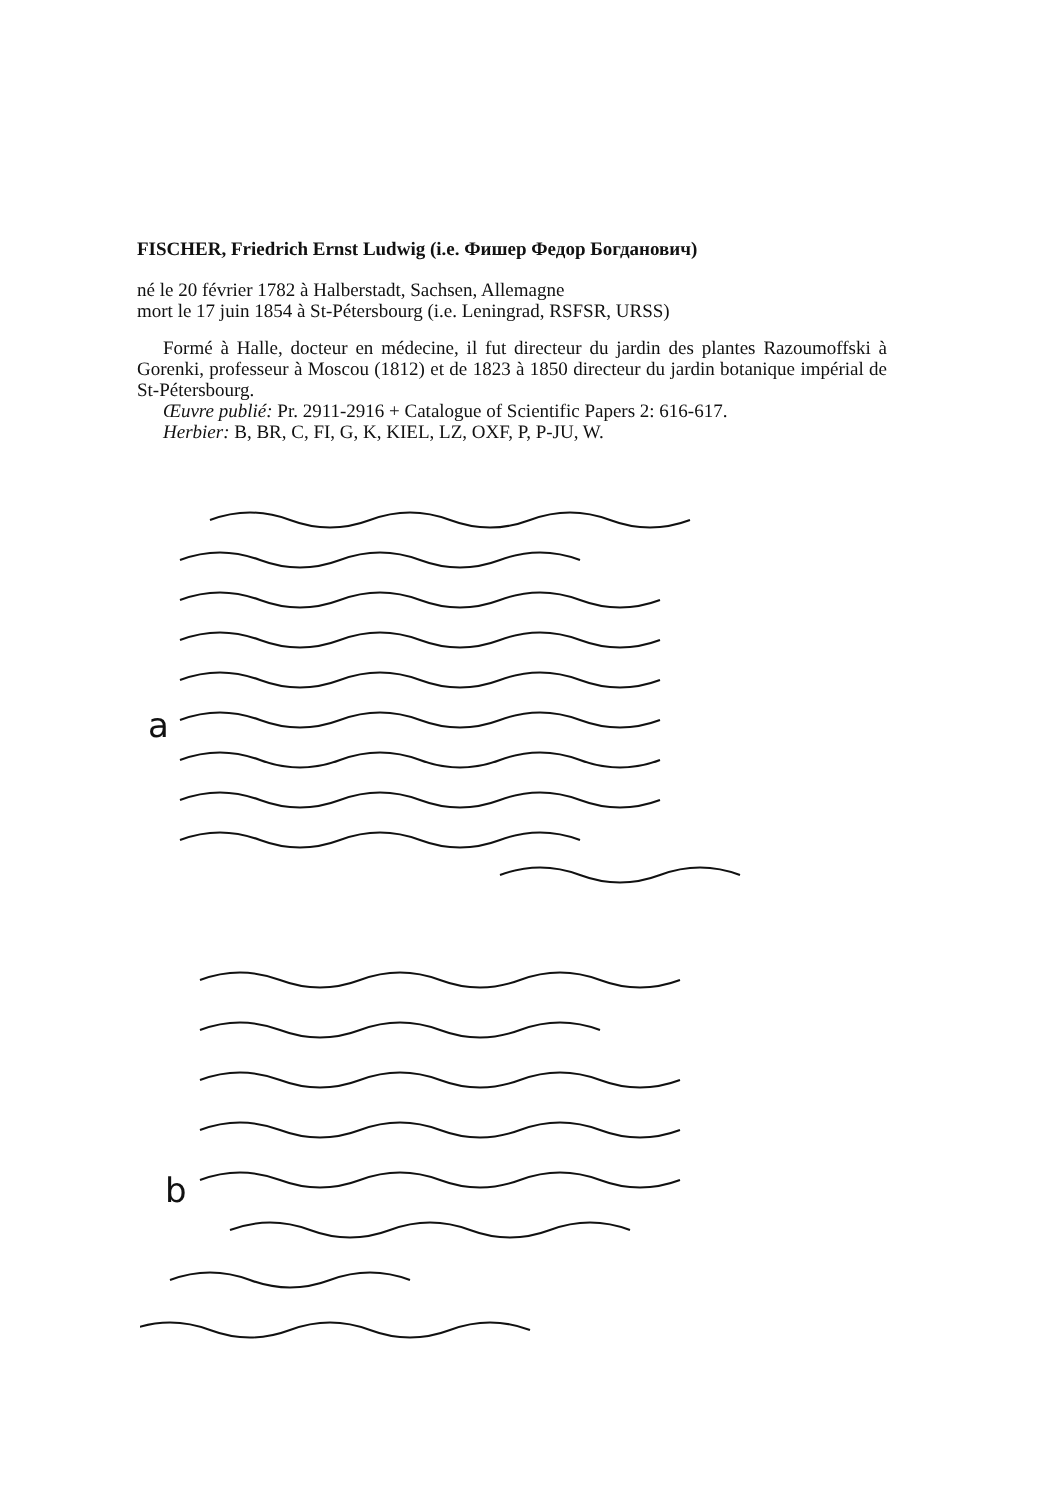FISCHER, Friedrich Ernst Ludwig (i.e. Фишер Федор Богданович)
né le 20 février 1782 à Halberstadt, Sachsen, Allemagne
mort le 17 juin 1854 à St-Pétersbourg (i.e. Leningrad, RSFSR, URSS)
Formé à Halle, docteur en médecine, il fut directeur du jardin des plantes Razoumoffski à Gorenki, professeur à Moscou (1812) et de 1823 à 1850 directeur du jardin botanique impérial de St-Pétersbourg.
Œuvre publié: Pr. 2911-2916 + Catalogue of Scientific Papers 2: 616-617.
Herbier: B, BR, C, FI, G, K, KIEL, LZ, OXF, P, P-JU, W.
a
b